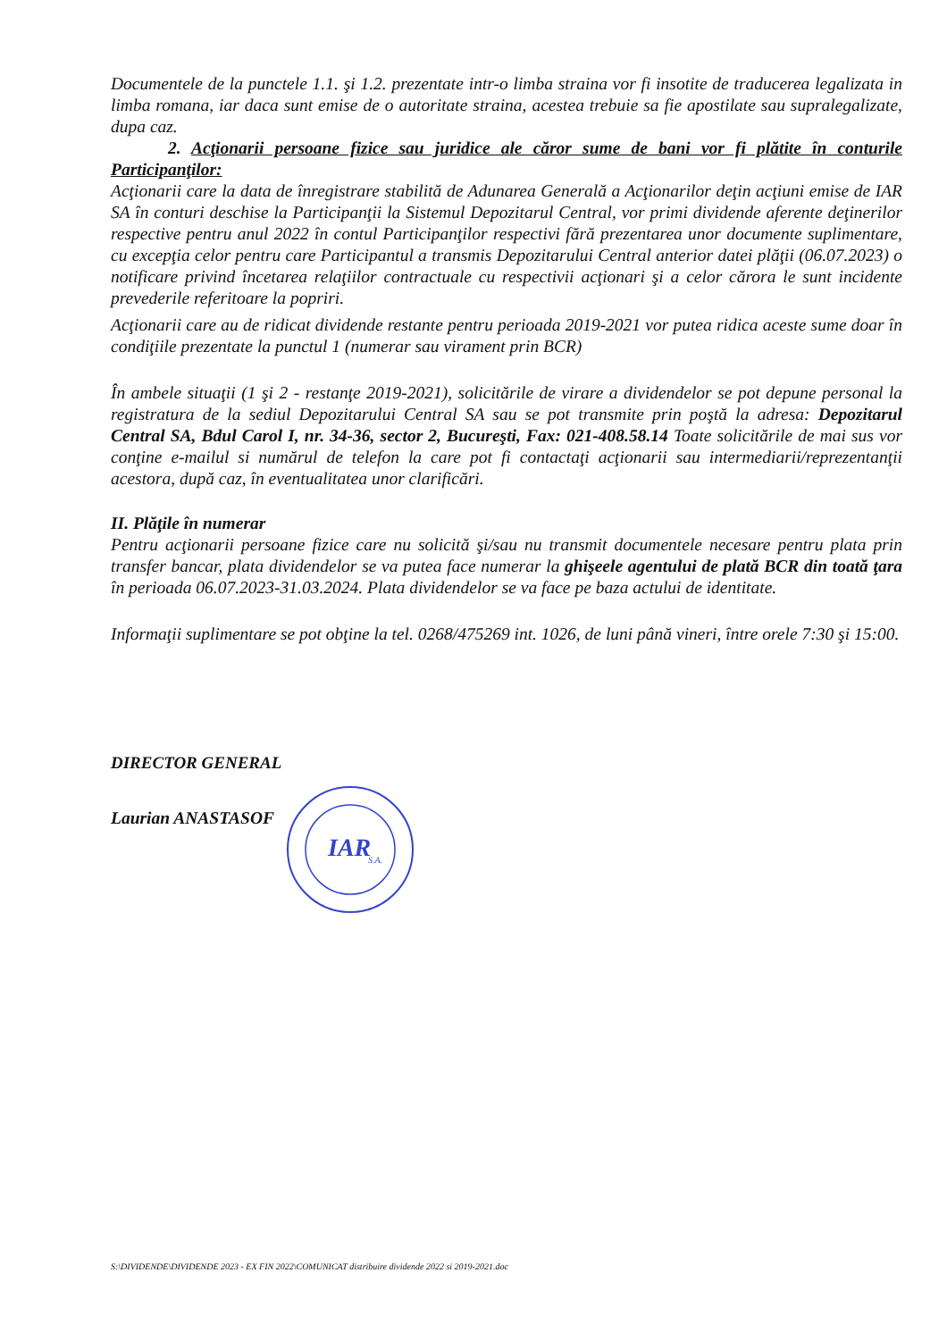Documentele de la punctele 1.1. şi 1.2. prezentate intr-o limba straina vor fi insotite de traducerea legalizata in limba romana, iar daca sunt emise de o autoritate straina, acestea trebuie sa fie apostilate sau supralegalizate, dupa caz.
2. Acţionarii persoane fizice sau juridice ale căror sume de bani vor fi plătite în conturile Participanţilor:
Acţionarii care la data de înregistrare stabilită de Adunarea Generală a Acţionarilor deţin acţiuni emise de IAR SA în conturi deschise la Participanţii la Sistemul Depozitarul Central, vor primi dividende aferente deţinerilor respective pentru anul 2022 în contul Participanţilor respectivi fără prezentarea unor documente suplimentare, cu excepţia celor pentru care Participantul a transmis Depozitarului Central anterior datei plăţii (06.07.2023) o notificare privind încetarea relaţiilor contractuale cu respectivii acţionari şi a celor cărora le sunt incidente prevederile referitoare la popriri.
Acţionarii care au de ridicat dividende restante pentru perioada 2019-2021 vor putea ridica aceste sume doar în condiţiile prezentate la punctul 1 (numerar sau virament prin BCR)
În ambele situaţii (1 şi 2 - restanţe 2019-2021), solicitările de virare a dividendelor se pot depune personal la registratura de la sediul Depozitarului Central SA sau se pot transmite prin poştă la adresa: Depozitarul Central SA, Bdul Carol I, nr. 34-36, sector 2, Bucureşti, Fax: 021-408.58.14 Toate solicitările de mai sus vor conţine e-mailul si numărul de telefon la care pot fi contactaţi acţionarii sau intermediarii/reprezentanţii acestora, după caz, în eventualitatea unor clarificări.
II. Plăţile în numerar
Pentru acţionarii persoane fizice care nu solicită şi/sau nu transmit documentele necesare pentru plata prin transfer bancar, plata dividendelor se va putea face numerar la ghişeele agentului de plată BCR din toată ţara în perioada 06.07.2023-31.03.2024. Plata dividendelor se va face pe baza actului de identitate.
Informaţii suplimentare se pot obţine la tel. 0268/475269 int. 1026, de luni până vineri, între orele 7:30 şi 15:00.
DIRECTOR GENERAL
Laurian ANASTASOF
IAR
S.A.
S:\DIVIDENDE\DIVIDENDE 2023 - EX FIN 2022\COMUNICAT distribuire dividende 2022 si 2019-2021.doc